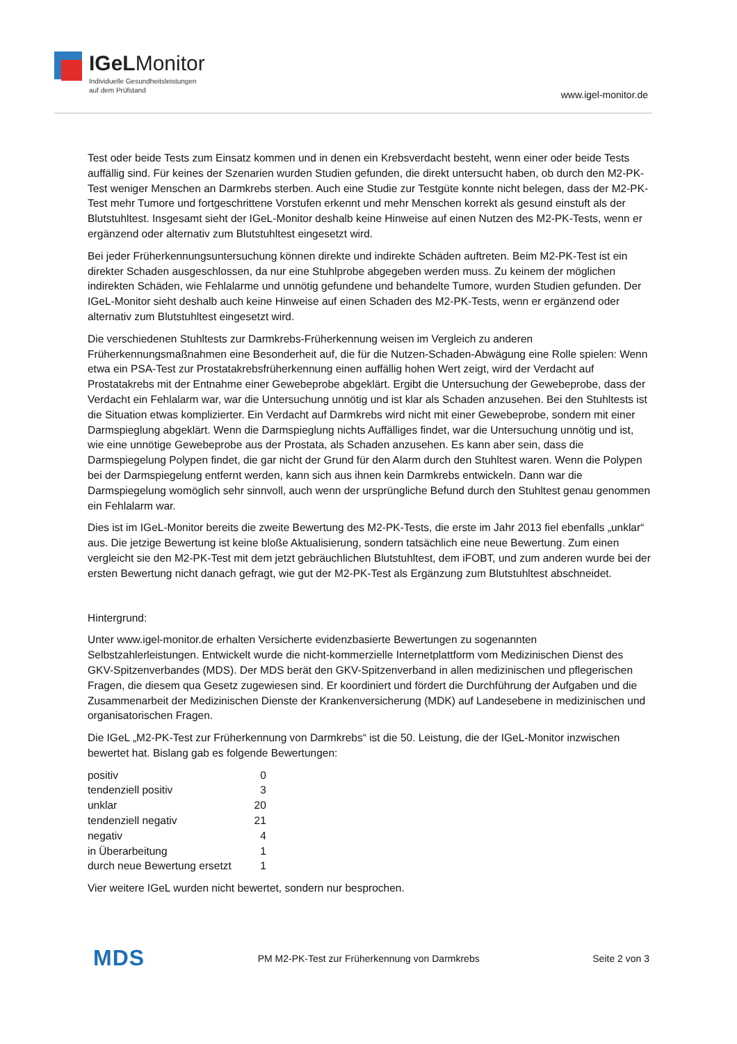IGeLMonitor
Individuelle Gesundheitsleistungen
auf dem Prüfstand
www.igel-monitor.de
Test oder beide Tests zum Einsatz kommen und in denen ein Krebsverdacht besteht, wenn einer oder beide Tests auffällig sind. Für keines der Szenarien wurden Studien gefunden, die direkt untersucht haben, ob durch den M2-PK-Test weniger Menschen an Darmkrebs sterben. Auch eine Studie zur Testgüte konnte nicht belegen, dass der M2-PK-Test mehr Tumore und fortgeschrittene Vorstufen erkennt und mehr Menschen korrekt als gesund einstuft als der Blutstuhltest. Insgesamt sieht der IGeL-Monitor deshalb keine Hinweise auf einen Nutzen des M2-PK-Tests, wenn er ergänzend oder alternativ zum Blutstuhltest eingesetzt wird.
Bei jeder Früherkennungsuntersuchung können direkte und indirekte Schäden auftreten. Beim M2-PK-Test ist ein direkter Schaden ausgeschlossen, da nur eine Stuhlprobe abgegeben werden muss. Zu keinem der möglichen indirekten Schäden, wie Fehlalarme und unnötig gefundene und behandelte Tumore, wurden Studien gefunden. Der IGeL-Monitor sieht deshalb auch keine Hinweise auf einen Schaden des M2-PK-Tests, wenn er ergänzend oder alternativ zum Blutstuhltest eingesetzt wird.
Die verschiedenen Stuhltests zur Darmkrebs-Früherkennung weisen im Vergleich zu anderen Früherkennungsmaßnahmen eine Besonderheit auf, die für die Nutzen-Schaden-Abwägung eine Rolle spielen: Wenn etwa ein PSA-Test zur Prostatakrebsfrüherkennung einen auffällig hohen Wert zeigt, wird der Verdacht auf Prostatakrebs mit der Entnahme einer Gewebeprobe abgeklärt. Ergibt die Untersuchung der Gewebeprobe, dass der Verdacht ein Fehlalarm war, war die Untersuchung unnötig und ist klar als Schaden anzusehen. Bei den Stuhltests ist die Situation etwas komplizierter. Ein Verdacht auf Darmkrebs wird nicht mit einer Gewebeprobe, sondern mit einer Darmspieglung abgeklärt. Wenn die Darmspieglung nichts Auffälliges findet, war die Untersuchung unnötig und ist, wie eine unnötige Gewebeprobe aus der Prostata, als Schaden anzusehen. Es kann aber sein, dass die Darmspiegelung Polypen findet, die gar nicht der Grund für den Alarm durch den Stuhltest waren. Wenn die Polypen bei der Darmspiegelung entfernt werden, kann sich aus ihnen kein Darmkrebs entwickeln. Dann war die Darmspiegelung womöglich sehr sinnvoll, auch wenn der ursprüngliche Befund durch den Stuhltest genau genommen ein Fehlalarm war.
Dies ist im IGeL-Monitor bereits die zweite Bewertung des M2-PK-Tests, die erste im Jahr 2013 fiel ebenfalls „unklar“ aus. Die jetzige Bewertung ist keine bloße Aktualisierung, sondern tatsächlich eine neue Bewertung. Zum einen vergleicht sie den M2-PK-Test mit dem jetzt gebräuchlichen Blutstuhltest, dem iFOBT, und zum anderen wurde bei der ersten Bewertung nicht danach gefragt, wie gut der M2-PK-Test als Ergänzung zum Blutstuhltest abschneidet.
Hintergrund:
Unter www.igel-monitor.de erhalten Versicherte evidenzbasierte Bewertungen zu sogenannten Selbstzahlerleistungen. Entwickelt wurde die nicht-kommerzielle Internetplattform vom Medizinischen Dienst des GKV-Spitzenverbandes (MDS). Der MDS berät den GKV-Spitzenverband in allen medizinischen und pflegerischen Fragen, die diesem qua Gesetz zugewiesen sind. Er koordiniert und fördert die Durchführung der Aufgaben und die Zusammenarbeit der Medizinischen Dienste der Krankenversicherung (MDK) auf Landesebene in medizinischen und organisatorischen Fragen.
Die IGeL „M2-PK-Test zur Früherkennung von Darmkrebs“ ist die 50. Leistung, die der IGeL-Monitor inzwischen bewertet hat. Bislang gab es folgende Bewertungen:
| positiv | 0 |
| tendenziell positiv | 3 |
| unklar | 20 |
| tendenziell negativ | 21 |
| negativ | 4 |
| in Überarbeitung | 1 |
| durch neue Bewertung ersetzt | 1 |
Vier weitere IGeL wurden nicht bewertet, sondern nur besprochen.
MDS PM M2-PK-Test zur Früherkennung von Darmkrebs Seite 2 von 3